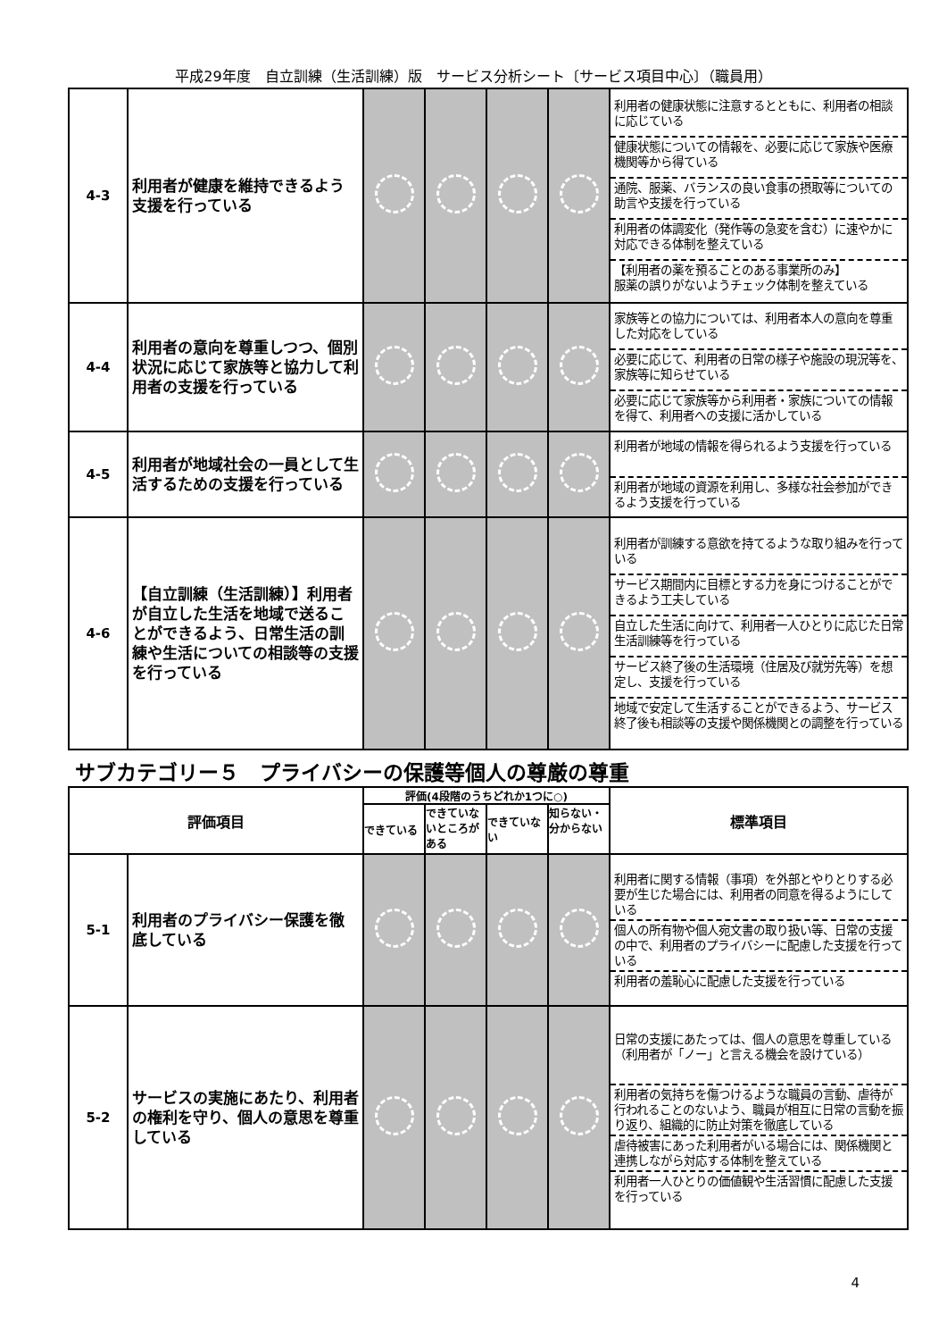平成29年度　自立訓練（生活訓練）版　サービス分析シート〔サービス項目中心〕（職員用）
| 4-3 | 利用者が健康を維持できるよう支援を行っている | | | | | 利用者の健康状態に注意するとともに、利用者の相談に応じている 健康状態についての情報を、必要に応じて家族や医療機関等から得ている 通院、服薬、バランスの良い食事の摂取等についての助言や支援を行っている 利用者の体調変化（発作等の急変を含む）に速やかに対応できる体制を整えている 【利用者の薬を預ることのある事業所のみ】 服薬の誤りがないようチェック体制を整えている |
| 4-4 | 利用者の意向を尊重しつつ、個別状況に応じて家族等と協力して利用者の支援を行っている | | | | | 家族等との協力については、利用者本人の意向を尊重した対応をしている 必要に応じて、利用者の日常の様子や施設の現況等を、家族等に知らせている 必要に応じて家族等から利用者・家族についての情報を得て、利用者への支援に活かしている |
| 4-5 | 利用者が地域社会の一員として生活するための支援を行っている | | | | | 利用者が地域の情報を得られるよう支援を行っている 利用者が地域の資源を利用し、多様な社会参加ができるよう支援を行っている |
| 4-6 | 【自立訓練（生活訓練）】利用者が自立した生活を地域で送ることができるよう、日常生活の訓練や生活についての相談等の支援を行っている | | | | | 利用者が訓練する意欲を持てるような取り組みを行っている サービス期間内に目標とする力を身につけることができるよう工夫している 自立した生活に向けて、利用者一人ひとりに応じた日常生活訓練等を行っている サービス終了後の生活環境（住居及び就労先等）を想定し、支援を行っている 地域で安定して生活することができるよう、サービス終了後も相談等の支援や関係機関との調整を行っている |
サブカテゴリー５　プライバシーの保護等個人の尊厳の尊重
| 評価項目 | | 評価(4段階のうちどれか1つに○) | | | | 標準項目 |
| --- | --- | --- | --- | --- | --- | --- |
| | | できている | できていないところがある | できていない | 知らない・分からない | |
| 5-1 | 利用者のプライバシー保護を徹底している | | | | | 利用者に関する情報（事項）を外部とやりとりする必要が生じた場合には、利用者の同意を得るようにしている 個人の所有物や個人宛文書の取り扱い等、日常の支援の中で、利用者のプライバシーに配慮した支援を行っている 利用者の羞恥心に配慮した支援を行っている |
| 5-2 | サービスの実施にあたり、利用者の権利を守り、個人の意思を尊重している | | | | | 日常の支援にあたっては、個人の意思を尊重している（利用者が「ノー」と言える機会を設けている） 利用者の気持ちを傷つけるような職員の言動、虐待が行われることのないよう、職員が相互に日常の言動を振り返り、組織的に防止対策を徹底している 虐待被害にあった利用者がいる場合には、関係機関と連携しながら対応する体制を整えている 利用者一人ひとりの価値観や生活習慣に配慮した支援を行っている |
4